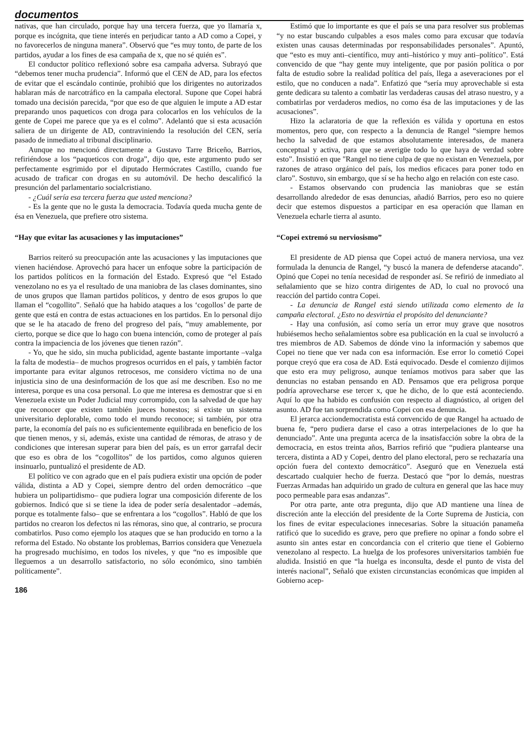documentos
nativas, que han circulado, porque hay una tercera fuerza, que yo llamaría x, porque es incógnita, que tiene interés en perjudicar tanto a AD como a Copei, y no favorecerlos de ninguna manera”. Observó que “es muy tonto, de parte de los partidos, ayudar a los fines de esa campaña de x, que no sé quién es”.
El conductor político reflexionó sobre esa campaña adversa. Subrayó que “debemos tener mucha prudencia”. Informó que el CEN de AD, para los efectos de evitar que el escándalo continúe, prohibió que los dirigentes no autorizados hablaran más de narcotráfico en la campaña electoral. Supone que Copei habrá tomado una decisión parecida, “por que eso de que alguien le impute a AD estar preparando unos paqueticos con droga para colocarlos en los vehículos de la gente de Copei me parece que ya es el colmo”. Adelantó que si esta acusación saliera de un dirigente de AD, contraviniendo la resolución del CEN, sería pasado de inmediato al tribunal disciplinario.
Aunque no mencionó directamente a Gustavo Tarre Briceño, Barrios, refiriéndose a los “paqueticos con droga”, dijo que, este argumento pudo ser perfectamente esgrimido por el diputado Hermócrates Castillo, cuando fue acusado de traficar con drogas en su automóvil. De hecho descalificó la presunción del parlamentario socialcristiano.
- ¿Cuál sería esa tercera fuerza que usted menciona?
- Es la gente que no le gusta la democracia. Todavía queda mucha gente de ésa en Venezuela, que prefiere otro sistema.
“Hay que evitar las acusaciones y las imputaciones”
Barrios reiteró su preocupación ante las acusaciones y las imputaciones que vienen haciéndose. Aprovechó para hacer un enfoque sobre la participación de los partidos políticos en la formación del Estado. Expresó que “el Estado venezolano no es ya el resultado de una maniobra de las clases dominantes, sino de unos grupos que llaman partidos políticos, y dentro de esos grupos lo que llaman el “cogollito”. Señaló que ha habido ataques a los ‘cogollos’ de parte de gente que está en contra de estas actuaciones en los partidos. En lo personal dijo que se le ha atacado de freno del progreso del país, “muy amablemente, por cierto, porque se dice que lo hago con buena intención, como de proteger al país contra la impaciencia de los jóvenes que tienen razón”.
- Yo, que he sido, sin mucha publicidad, agente bastante importante –valga la falta de modestia– de muchos progresos ocurridos en el país, y también factor importante para evitar algunos retrocesos, me considero víctima no de una injusticia sino de una desinformación de los que así me describen. Eso no me interesa, porque es una cosa personal. Lo que me interesa es demostrar que si en Venezuela existe un Poder Judicial muy corrompido, con la salvedad de que hay que reconocer que existen también jueces honestos; si existe un sistema universitario deplorable, como todo el mundo reconoce; si también, por otra parte, la economía del país no es suficientemente equilibrada en beneficio de los que tienen menos, y si, además, existe una cantidad de rémoras, de atraso y de condiciones que interesan superar para bien del país, es un error garrafal decir que eso es obra de los “cogollitos” de los partidos, como algunos quieren insinuarlo, puntualizó el presidente de AD.
El político ve con agrado que en el país pudiera existir una opción de poder válida, distinta a AD y Copei, siempre dentro del orden democrático –que hubiera un polipartidismo– que pudiera lograr una composición diferente de los gobiernos. Indicó que si se tiene la idea de poder sería desalentador –además, porque es totalmente falso– que se enfrentara a los “cogollos”. Habló de que los partidos no crearon los defectos ni las rémoras, sino que, al contrario, se procura combatirlos. Puso como ejemplo los ataques que se han producido en torno a la reforma del Estado. No obstante los problemas, Barrios considera que Venezuela ha progresado muchísimo, en todos los niveles, y que “no es imposible que lleguemos a un desarrollo satisfactorio, no sólo económico, sino también políticamente”.
186
Estimó que lo importante es que el país se una para resolver sus problemas “y no estar buscando culpables a esos males como para excusar que todavía existen unas causas determinadas por responsabilidades personales”. Apuntó, que “esto es muy anti–científico, muy anti–histórico y muy anti–político”. Está convencido de que “hay gente muy inteligente, que por pasión política o por falta de estudio sobre la realidad política del país, llega a aseveraciones por el estilo, que no conducen a nada”. Enfatizó que “sería muy aprovechable si esta gente dedicara su talento a combatir las verdaderas causas del atraso nuestro, y a combatirlas por verdaderos medios, no como ésa de las imputaciones y de las acusaciones”.
Hizo la aclaratoria de que la reflexión es válida y oportuna en estos momentos, pero que, con respecto a la denuncia de Rangel “siempre hemos hecho la salvedad de que estamos absolutamente interesados, de manera conceptual y activa, para que se averigüe todo lo que haya de verdad sobre esto”. Insistió en que "Rangel no tiene culpa de que no existan en Venezuela, por razones de atraso orgánico del país, los medios eficaces para poner todo en claro”. Sostuvo, sin embargo, que sí se ha hecho algo en relación con este caso.
- Estamos observando con prudencia las maniobras que se están desarrollando alrededor de esas denuncias, añadió Barrios, pero eso no quiere decir que estemos dispuestos a participar en esa operación que llaman en Venezuela echarle tierra al asunto.
“Copei extremó su nerviosismo”
El presidente de AD piensa que Copei actuó de manera nerviosa, una vez formulada la denuncia de Rangel, “y buscó la manera de defenderse atacando”. Opinó que Copei no tenía necesidad de responder así. Se refirió de inmediato al señalamiento que se hizo contra dirigentes de AD, lo cual no provocó una reacción del partido contra Copei.
- La denuncia de Rangel está siendo utilizada como elemento de la campaña electoral. ¿Esto no desvirtúa el propósito del denunciante?
- Hay una confusión, así como sería un error muy grave que nosotros hubiésemos hecho señalamientos sobre esa publicación en la cual se involucró a tres miembros de AD. Sabemos de dónde vino la información y sabemos que Copei no tiene que ver nada con esa información. Ese error lo cometió Copei porque creyó que era cosa de AD. Está equivocado. Desde el comienzo dijimos que esto era muy peligroso, aunque teníamos motivos para saber que las denuncias no estaban pensando en AD. Pensamos que era peligrosa porque podría aprovecharse ese tercer x, que he dicho, de lo que está aconteciendo. Aquí lo que ha habido es confusión con respecto al diagnóstico, al origen del asunto. AD fue tan sorprendida como Copei con esa denuncia.
El jerarca acciondemocratista está convencido de que Rangel ha actuado de buena fe, “pero pudiera darse el caso a otras interpelaciones de lo que ha denunciado”. Ante una pregunta acerca de la insatisfacción sobre la obra de la democracia, en estos treinta años, Barrios refirió que “pudiera plantearse una tercera, distinta a AD y Copei, dentro del plano electoral, pero se rechazaría una opción fuera del contexto democrático”. Aseguró que en Venezuela está descartado cualquier hecho de fuerza. Destacó que “por lo demás, nuestras Fuerzas Armadas han adquirido un grado de cultura en general que las hace muy poco permeable para esas andanzas”.
Por otra parte, ante otra pregunta, dijo que AD mantiene una línea de discreción ante la elección del presidente de la Corte Suprema de Justicia, con los fines de evitar especulaciones innecesarias. Sobre la situación panameña ratificó que lo sucedido es grave, pero que prefiere no opinar a fondo sobre el asunto sin antes estar en concordancia con el criterio que tiene el Gobierno venezolano al respecto. La huelga de los profesores universitarios también fue aludida. Insistió en que “la huelga es inconsulta, desde el punto de vista del interés nacional”, Señaló que existen circunstancias económicas que impiden al Gobierno acep-